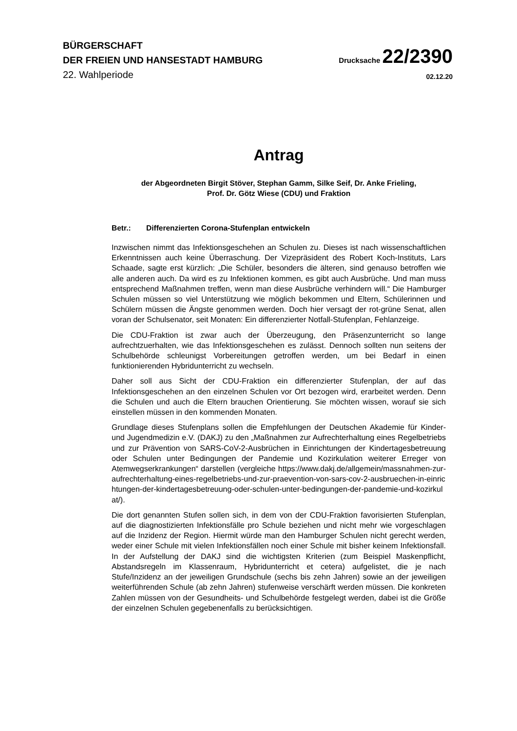BÜRGERSCHAFT
DER FREIEN UND HANSESTADT HAMBURG
Drucksache 22/2390
22. Wahlperiode
02.12.20
Antrag
der Abgeordneten Birgit Stöver, Stephan Gamm, Silke Seif, Dr. Anke Frieling,
Prof. Dr. Götz Wiese (CDU) und Fraktion
Betr.: Differenzierten Corona-Stufenplan entwickeln
Inzwischen nimmt das Infektionsgeschehen an Schulen zu. Dieses ist nach wissenschaftlichen Erkenntnissen auch keine Überraschung. Der Vizepräsident des Robert Koch-Instituts, Lars Schaade, sagte erst kürzlich: „Die Schüler, besonders die älteren, sind genauso betroffen wie alle anderen auch. Da wird es zu Infektionen kommen, es gibt auch Ausbrüche. Und man muss entsprechend Maßnahmen treffen, wenn man diese Ausbrüche verhindern will.“ Die Hamburger Schulen müssen so viel Unterstützung wie möglich bekommen und Eltern, Schülerinnen und Schülern müssen die Ängste genommen werden. Doch hier versagt der rot-grüne Senat, allen voran der Schulsenator, seit Monaten: Ein differenzierter Notfall-Stufenplan, Fehlanzeige.
Die CDU-Fraktion ist zwar auch der Überzeugung, den Präsenzunterricht so lange aufrechtzuerhalten, wie das Infektionsgeschehen es zulässt. Dennoch sollten nun seitens der Schulbehörde schleunigst Vorbereitungen getroffen werden, um bei Bedarf in einen funktionierenden Hybridunterricht zu wechseln.
Daher soll aus Sicht der CDU-Fraktion ein differenzierter Stufenplan, der auf das Infektionsgeschehen an den einzelnen Schulen vor Ort bezogen wird, erarbeitet werden. Denn die Schulen und auch die Eltern brauchen Orientierung. Sie möchten wissen, worauf sie sich einstellen müssen in den kommenden Monaten.
Grundlage dieses Stufenplans sollen die Empfehlungen der Deutschen Akademie für Kinder- und Jugendmedizin e.V. (DAKJ) zu den „Maßnahmen zur Aufrechterhaltung eines Regelbetriebs und zur Prävention von SARS-CoV-2-Ausbrüchen in Einrichtungen der Kindertagesbetreuung oder Schulen unter Bedingungen der Pandemie und Kozirkulation weiterer Erreger von Atemwegserkrankungen“ darstellen (vergleiche https://www.dakj.de/allgemein/massnahmen-zur-aufrechterhaltung-eines-regelbetriebs-und-zur-praevention-von-sars-cov-2-ausbruechen-in-einrichtungen-der-kindertagesbetreuung-oder-schulen-unter-bedingungen-der-pandemie-und-kozirkulat/).
Die dort genannten Stufen sollen sich, in dem von der CDU-Fraktion favorisierten Stufenplan, auf die diagnostizierten Infektionsfälle pro Schule beziehen und nicht mehr wie vorgeschlagen auf die Inzidenz der Region. Hiermit würde man den Hamburger Schulen nicht gerecht werden, weder einer Schule mit vielen Infektionsfällen noch einer Schule mit bisher keinem Infektionsfall. In der Aufstellung der DAKJ sind die wichtigsten Kriterien (zum Beispiel Maskenpflicht, Abstandsregeln im Klassenraum, Hybridunterricht et cetera) aufgelistet, die je nach Stufe/Inzidenz an der jeweiligen Grundschule (sechs bis zehn Jahren) sowie an der jeweiligen weiterführenden Schule (ab zehn Jahren) stufenweise verschärft werden müssen. Die konkreten Zahlen müssen von der Gesundheits- und Schulbehörde festgelegt werden, dabei ist die Größe der einzelnen Schulen gegebenenfalls zu berücksichtigen.